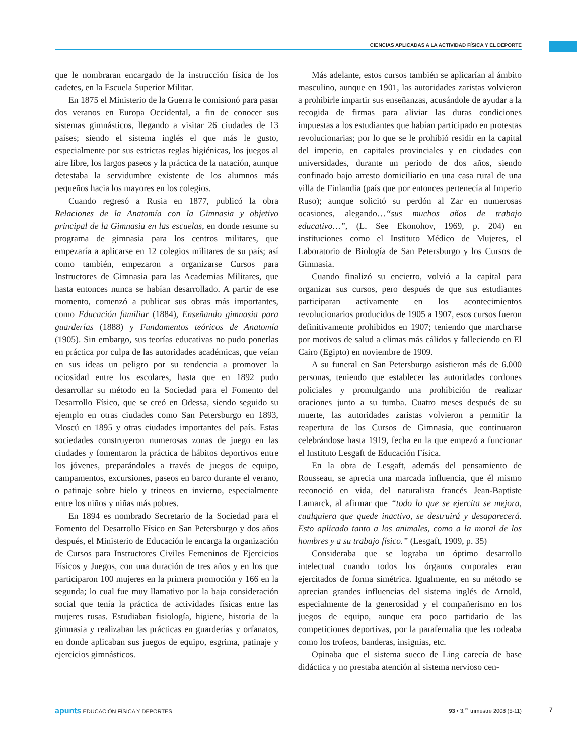CIENCIAS APLICADAS A LA ACTIVIDAD FÍSICA Y EL DEPORTE
que le nombraran encargado de la instrucción física de los cadetes, en la Escuela Superior Militar.
En 1875 el Ministerio de la Guerra le comisionó para pasar dos veranos en Europa Occidental, a fin de conocer sus sistemas gimnásticos, llegando a visitar 26 ciudades de 13 países; siendo el sistema inglés el que más le gusto, especialmente por sus estrictas reglas higiénicas, los juegos al aire libre, los largos paseos y la práctica de la natación, aunque detestaba la servidumbre existente de los alumnos más pequeños hacia los mayores en los colegios.
Cuando regresó a Rusia en 1877, publicó la obra Relaciones de la Anatomía con la Gimnasia y objetivo principal de la Gimnasia en las escuelas, en donde resume su programa de gimnasia para los centros militares, que empezaría a aplicarse en 12 colegios militares de su país; así como también, empezaron a organizarse Cursos para Instructores de Gimnasia para las Academias Militares, que hasta entonces nunca se habían desarrollado. A partir de ese momento, comenzó a publicar sus obras más importantes, como Educación familiar (1884), Enseñando gimnasia para guarderías (1888) y Fundamentos teóricos de Anatomía (1905). Sin embargo, sus teorías educativas no pudo ponerlas en práctica por culpa de las autoridades académicas, que veían en sus ideas un peligro por su tendencia a promover la ociosidad entre los escolares, hasta que en 1892 pudo desarrollar su método en la Sociedad para el Fomento del Desarrollo Físico, que se creó en Odessa, siendo seguido su ejemplo en otras ciudades como San Petersburgo en 1893, Moscú en 1895 y otras ciudades importantes del país. Estas sociedades construyeron numerosas zonas de juego en las ciudades y fomentaron la práctica de hábitos deportivos entre los jóvenes, preparándoles a través de juegos de equipo, campamentos, excursiones, paseos en barco durante el verano, o patinaje sobre hielo y trineos en invierno, especialmente entre los niños y niñas más pobres.
En 1894 es nombrado Secretario de la Sociedad para el Fomento del Desarrollo Físico en San Petersburgo y dos años después, el Ministerio de Educación le encarga la organización de Cursos para Instructores Civiles Femeninos de Ejercicios Físicos y Juegos, con una duración de tres años y en los que participaron 100 mujeres en la primera promoción y 166 en la segunda; lo cual fue muy llamativo por la baja consideración social que tenía la práctica de actividades físicas entre las mujeres rusas. Estudiaban fisiología, higiene, historia de la gimnasia y realizaban las prácticas en guarderías y orfanatos, en donde aplicaban sus juegos de equipo, esgrima, patinaje y ejercicios gimnásticos.
Más adelante, estos cursos también se aplicarían al ámbito masculino, aunque en 1901, las autoridades zaristas volvieron a prohibirle impartir sus enseñanzas, acusándole de ayudar a la recogida de firmas para aliviar las duras condiciones impuestas a los estudiantes que habían participado en protestas revolucionarias; por lo que se le prohibió residir en la capital del imperio, en capitales provinciales y en ciudades con universidades, durante un periodo de dos años, siendo confinado bajo arresto domiciliario en una casa rural de una villa de Finlandia (país que por entonces pertenecía al Imperio Ruso); aunque solicitó su perdón al Zar en numerosas ocasiones, alegando…“sus muchos años de trabajo educativo…”, (L. See Ekonohov, 1969, p. 204) en instituciones como el Instituto Médico de Mujeres, el Laboratorio de Biología de San Petersburgo y los Cursos de Gimnasia.
Cuando finalizó su encierro, volvió a la capital para organizar sus cursos, pero después de que sus estudiantes participaran activamente en los acontecimientos revolucionarios producidos de 1905 a 1907, esos cursos fueron definitivamente prohibidos en 1907; teniendo que marcharse por motivos de salud a climas más cálidos y falleciendo en El Cairo (Egipto) en noviembre de 1909.
A su funeral en San Petersburgo asistieron más de 6.000 personas, teniendo que establecer las autoridades cordones policiales y promulgando una prohibición de realizar oraciones junto a su tumba. Cuatro meses después de su muerte, las autoridades zaristas volvieron a permitir la reapertura de los Cursos de Gimnasia, que continuaron celebrándose hasta 1919, fecha en la que empezó a funcionar el Instituto Lesgaft de Educación Física.
En la obra de Lesgaft, además del pensamiento de Rousseau, se aprecia una marcada influencia, que él mismo reconoció en vida, del naturalista francés Jean-Baptiste Lamarck, al afirmar que “todo lo que se ejercita se mejora, cualquiera que quede inactivo, se destruirá y desaparecerá. Esto aplicado tanto a los animales, como a la moral de los hombres y a su trabajo físico.” (Lesgaft, 1909, p. 35)
Consideraba que se lograba un óptimo desarrollo intelectual cuando todos los órganos corporales eran ejercitados de forma simétrica. Igualmente, en su método se aprecian grandes influencias del sistema inglés de Arnold, especialmente de la generosidad y el compañerismo en los juegos de equipo, aunque era poco partidario de las competiciones deportivas, por la parafernalia que les rodeaba como los trofeos, banderas, insignias, etc.
Opinaba que el sistema sueco de Ling carecía de base didáctica y no prestaba atención al sistema nervioso cen-
apunts EDUCACIÓN FÍSICA Y DEPORTES 93 • 3.<sup>er</sup> trimestre 2008 (5-11) 7